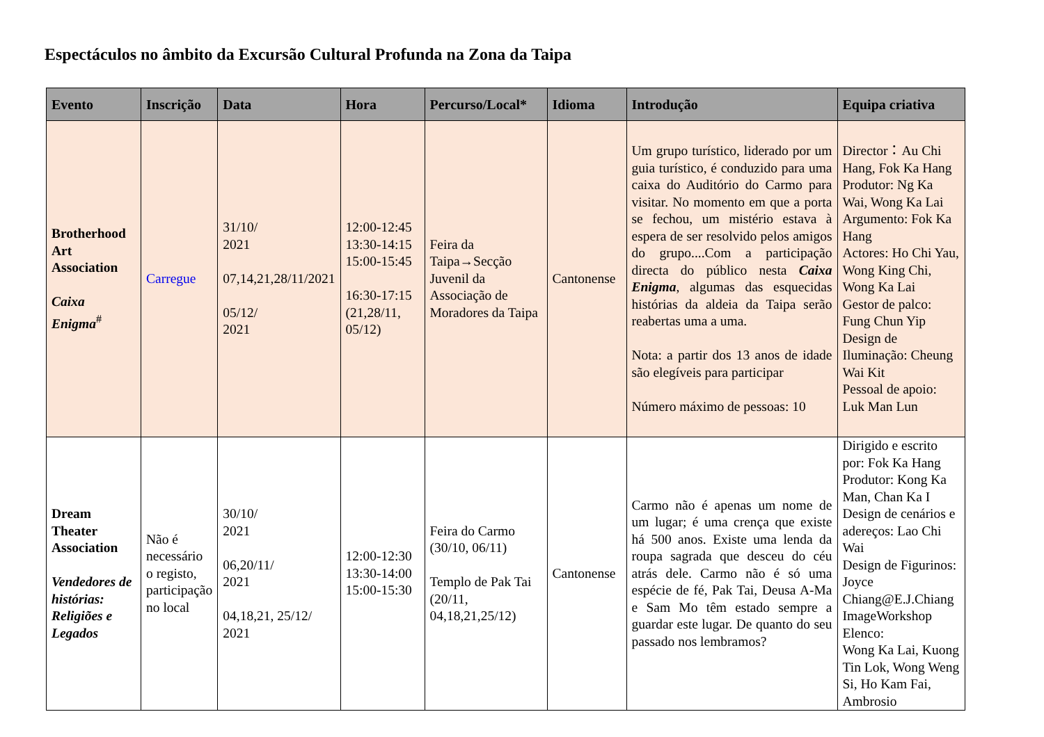Espectáculos no âmbito da Excursão Cultural Profunda na Zona da Taipa
| Evento | Inscrição | Data | Hora | Percurso/Local* | Idioma | Introdução | Equipa criativa |
| --- | --- | --- | --- | --- | --- | --- | --- |
| Brotherhood Art Association Caixa Enigma<sup>#</sup> | Carregue | 31/10/ 2021 07,14,21,28/11/2021 05/12/ 2021 | 12:00-12:45 13:30-14:15 15:00-15:45 16:30-17:15 (21,28/11, 05/12) | Feira da Taipa→Secção Juvenil da Associação de Moradores da Taipa | Cantonense | Um grupo turístico, liderado por um guia turístico, é conduzido para uma caixa do Auditório do Carmo para visitar. No momento em que a porta se fechou, um mistério estava à espera de ser resolvido pelos amigos do grupo....Com a participação directa do público nesta Caixa Enigma , algumas das esquecidas histórias da aldeia da Taipa serão reabertas uma a uma. Nota: a partir dos 13 anos de idade são elegíveis para participar Número máximo de pessoas: 10 | Director：Au Chi Hang, Fok Ka Hang Produtor: Ng Ka Wai, Wong Ka Lai Argumento: Fok Ka Hang Actores: Ho Chi Yau, Wong King Chi, Wong Ka Lai Gestor de palco: Fung Chun Yip Design de Iluminação: Cheung Wai Kit Pessoal de apoio: Luk Man Lun |
| Dream Theater Association Vendedores de histórias: Religiões e Legados | Não é necessário o registo, participação no local | 30/10/ 2021 06,20/11/ 2021 04,18,21, 25/12/ 2021 | 12:00-12:30 13:30-14:00 15:00-15:30 | Feira do Carmo (30/10, 06/11) Templo de Pak Tai (20/11, 04,18,21,25/12) | Cantonense | Carmo não é apenas um nome de um lugar; é uma crença que existe há 500 anos. Existe uma lenda da roupa sagrada que desceu do céu atrás dele. Carmo não é só uma espécie de fé, Pak Tai, Deusa A-Ma e Sam Mo têm estado sempre a guardar este lugar. De quanto do seu passado nos lembramos? | Dirigido e escrito por: Fok Ka Hang Produtor: Kong Ka Man, Chan Ka I Design de cenários e adereços: Lao Chi Wai Design de Figurinos: Joyce Chiang@E.J.Chiang ImageWorkshop Elenco: Wong Ka Lai, Kuong Tin Lok, Wong Weng Si, Ho Kam Fai, Ambrosio |